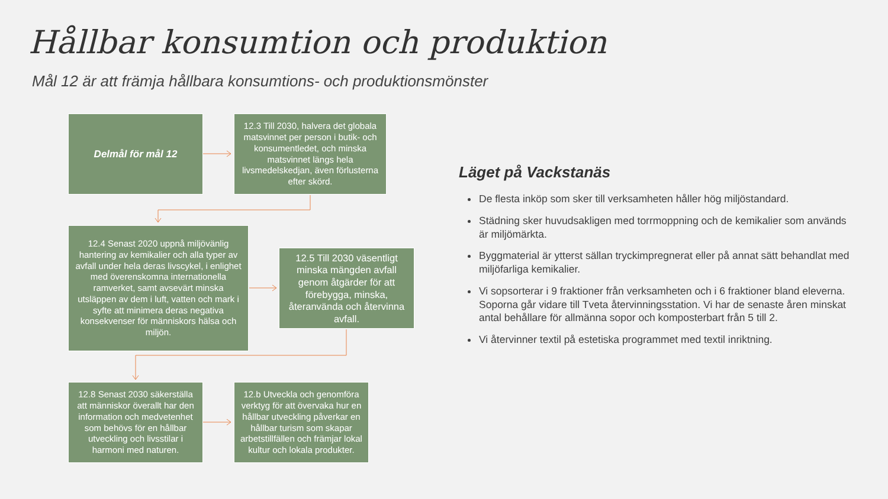Hållbar konsumtion och produktion
Mål 12 är att främja hållbara konsumtions- och produktionsmönster
Delmål för mål 12
12.3 Till 2030, halvera det globala matsvinnet per person i butik- och konsumentledet, och minska matsvinnet längs hela livsmedelskedjan, även förlusterna efter skörd.
12.4 Senast 2020 uppnå miljövänlig hantering av kemikalier och alla typer av avfall under hela deras livscykel, i enlighet med överenskomna internationella ramverket, samt avsevärt minska utsläppen av dem i luft, vatten och mark i syfte att minimera deras negativa konsekvenser för människors hälsa och miljön.
12.5 Till 2030 väsentligt minska mängden avfall genom åtgärder för att förebygga, minska, återanvända och återvinna avfall.
12.8 Senast 2030 säkerställa att människor överallt har den information och medvetenhet som behövs för en hållbar utveckling och livsstilar i harmoni med naturen.
12.b Utveckla och genomföra verktyg för att övervaka hur en hållbar utveckling påverkar en hållbar turism som skapar arbetstillfällen och främjar lokal kultur och lokala produkter.
Läget på Vackstanäs
De flesta inköp som sker till verksamheten håller hög miljöstandard.
Städning sker huvudsakligen med torrmoppning och de kemikalier som används är miljömärkta.
Byggmaterial är ytterst sällan tryckimpregnerat eller på annat sätt behandlat med miljöfarliga kemikalier.
Vi sopsorterar i 9 fraktioner från verksamheten och i 6 fraktioner bland eleverna. Soporna går vidare till Tveta återvinningsstation. Vi har de senaste åren minskat antal behållare för allmänna sopor och komposterbart från 5 till 2.
Vi återvinner textil på estetiska programmet med textil inriktning.